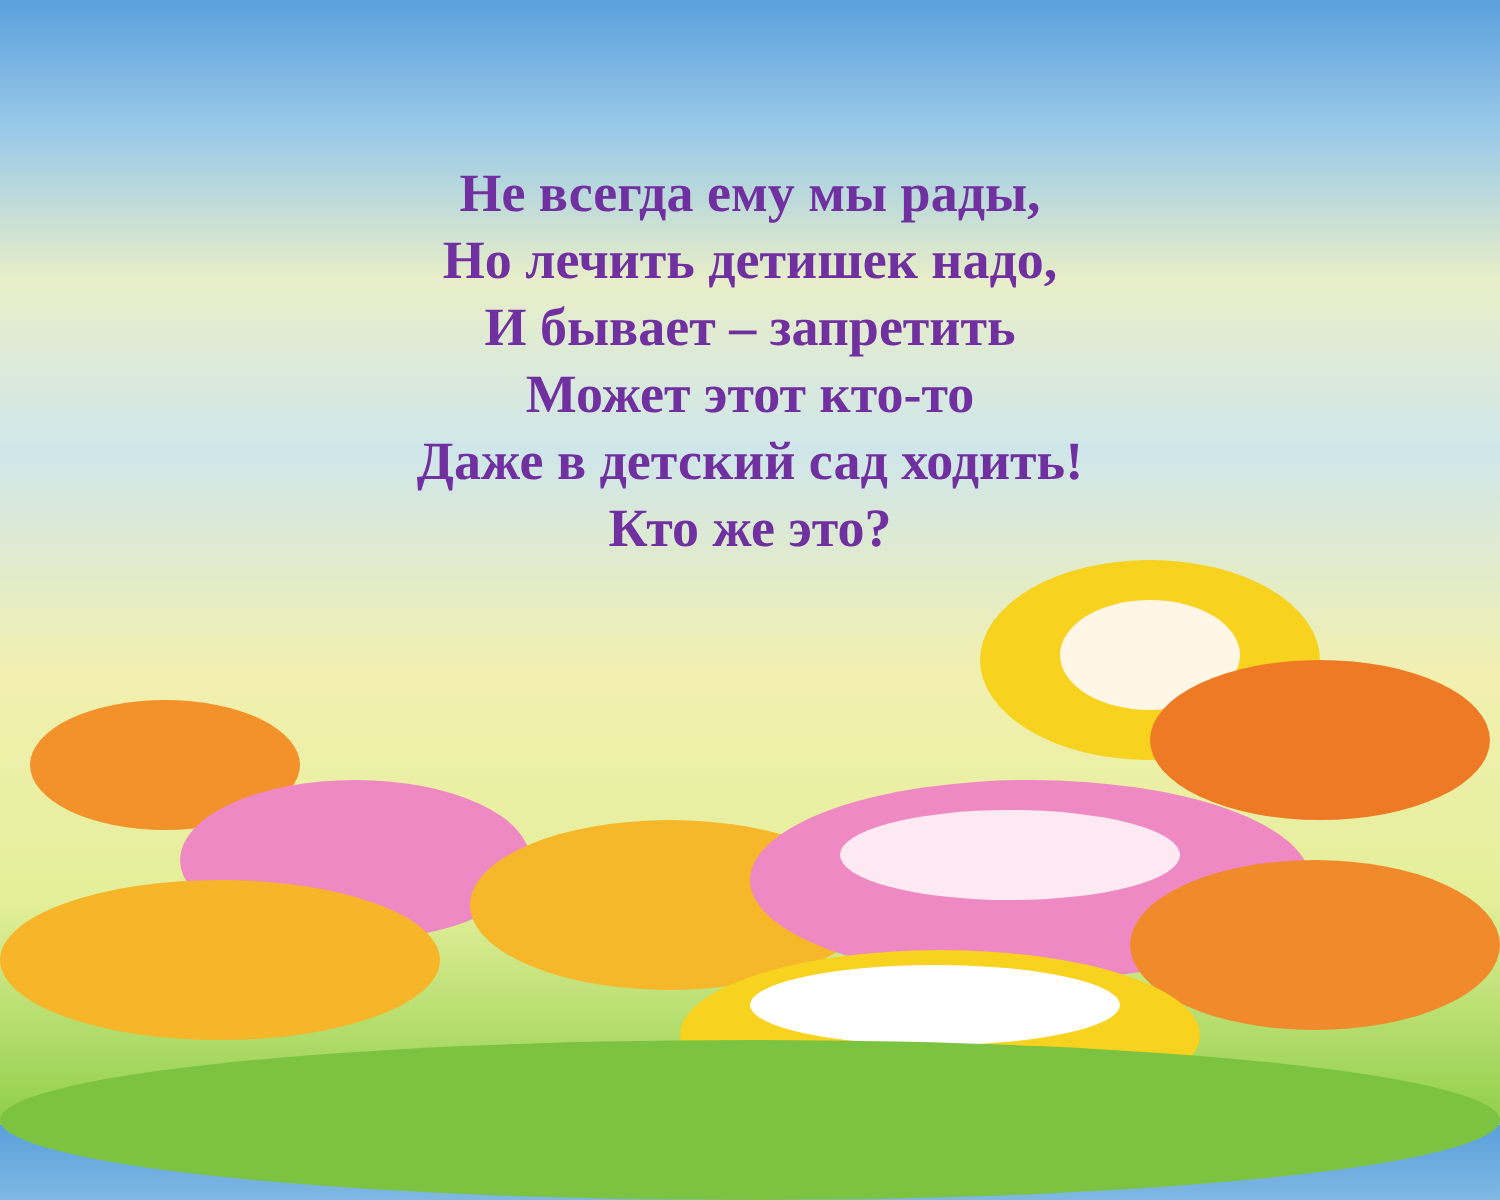Не всегда ему мы рады,
Но лечить детишек надо,
И бывает – запретить
Может этот кто-то
Даже в детский сад ходить!
Кто же это?